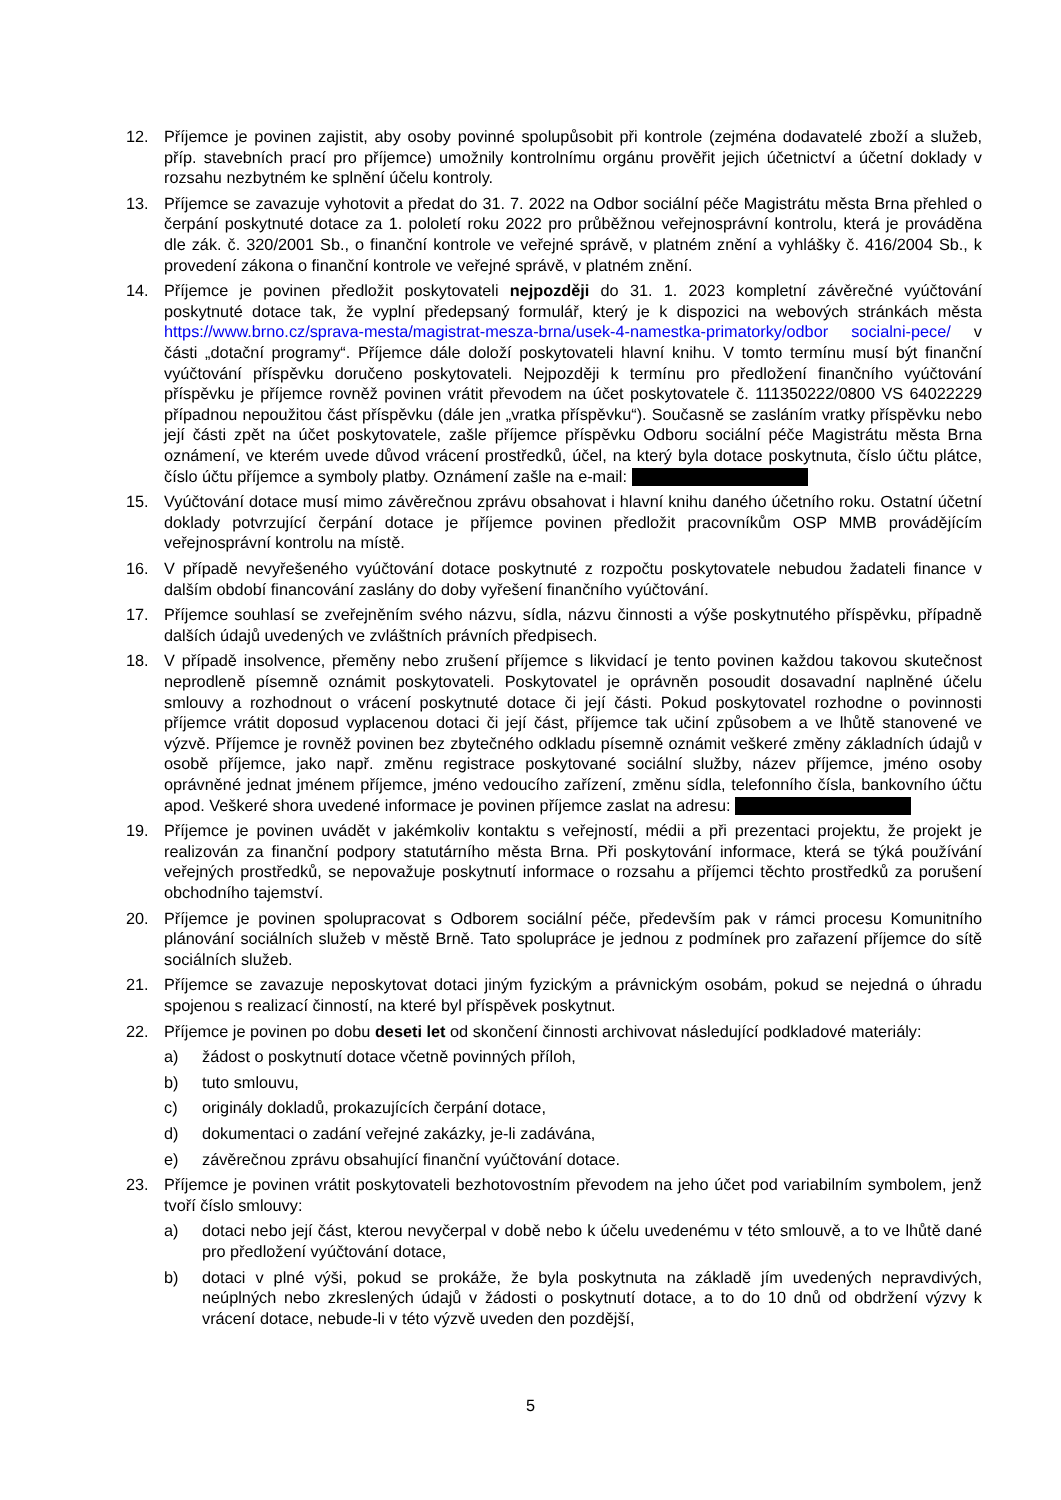12. Příjemce je povinen zajistit, aby osoby povinné spolupůsobit při kontrole (zejména dodavatelé zboží a služeb, příp. stavebních prací pro příjemce) umožnily kontrolnímu orgánu prověřit jejich účetnictví a účetní doklady v rozsahu nezbytném ke splnění účelu kontroly.
13. Příjemce se zavazuje vyhotovit a předat do 31. 7. 2022 na Odbor sociální péče Magistrátu města Brna přehled o čerpání poskytnuté dotace za 1. pololetí roku 2022 pro průběžnou veřejnosprávní kontrolu, která je prováděna dle zák. č. 320/2001 Sb., o finanční kontrole ve veřejné správě, v platném znění a vyhlášky č. 416/2004 Sb., k provedení zákona o finanční kontrole ve veřejné správě, v platném znění.
14. Příjemce je povinen předložit poskytovateli nejpozději do 31. 1. 2023 kompletní závěrečné vyúčtování poskytnuté dotace tak, že vyplní předepsaný formulář, který je k dispozici na webových stránkách města https://www.brno.cz/sprava-mesta/magistrat-mesza-brna/usek-4-namestka-primatorky/odbor socialni-pece/ v části „dotační programy“. Příjemce dále doloží poskytovateli hlavní knihu. V tomto termínu musí být finanční vyúčtování příspěvku doručeno poskytovateli. Nejpozději k termínu pro předložení finančního vyúčtování příspěvku je příjemce rovněž povinen vrátit převodem na účet poskytovatele č. 111350222/0800 VS 64022229 případnou nepoužitou část příspěvku (dále jen „vratka příspěvku“). Současně se zasláním vratky příspěvku nebo její části zpět na účet poskytovatele, zašle příjemce příspěvku Odboru sociální péče Magistrátu města Brna oznámení, ve kterém uvede důvod vrácení prostředků, účel, na který byla dotace poskytnuta, číslo účtu plátce, číslo účtu příjemce a symboly platby. Oznámení zašle na e-mail:
15. Vyúčtování dotace musí mimo závěrečnou zprávu obsahovat i hlavní knihu daného účetního roku. Ostatní účetní doklady potvrzující čerpání dotace je příjemce povinen předložit pracovníkům OSP MMB provádějícím veřejnosprávní kontrolu na místě.
16. V případě nevyřešeného vyúčtování dotace poskytnuté z rozpočtu poskytovatele nebudou žadateli finance v dalším období financování zaslány do doby vyřešení finančního vyúčtování.
17. Příjemce souhlasí se zveřejněním svého názvu, sídla, názvu činnosti a výše poskytnutého příspěvku, případně dalších údajů uvedených ve zvláštních právních předpisech.
18. V případě insolvence, přeměny nebo zrušení příjemce s likvidací je tento povinen každou takovou skutečnost neprodleně písemně oznámit poskytovateli. Poskytovatel je oprávněn posoudit dosavadní naplněné účelu smlouvy a rozhodnout o vrácení poskytnuté dotace či její části. Pokud poskytovatel rozhodne o povinnosti příjemce vrátit doposud vyplacenou dotaci či její část, příjemce tak učiní způsobem a ve lhůtě stanovené ve výzvě. Příjemce je rovněž povinen bez zbytečného odkladu písemně oznámit veškeré změny základních údajů v osobě příjemce, jako např. změnu registrace poskytované sociální služby, název příjemce, jméno osoby oprávněné jednat jménem příjemce, jméno vedoucího zařízení, změnu sídla, telefonního čísla, bankovního účtu apod. Veškeré shora uvedené informace je povinen příjemce zaslat na adresu:
19. Příjemce je povinen uvádět v jakémkoliv kontaktu s veřejností, médii a při prezentaci projektu, že projekt je realizován za finanční podpory statutárního města Brna. Při poskytování informace, která se týká používání veřejných prostředků, se nepovažuje poskytnutí informace o rozsahu a příjemci těchto prostředků za porušení obchodního tajemství.
20. Příjemce je povinen spolupracovat s Odborem sociální péče, především pak v rámci procesu Komunitního plánování sociálních služeb v městě Brně. Tato spolupráce je jednou z podmínek pro zařazení příjemce do sítě sociálních služeb.
21. Příjemce se zavazuje neposkytovat dotaci jiným fyzickým a právnickým osobám, pokud se nejedná o úhradu spojenou s realizací činností, na které byl příspěvek poskytnut.
22. Příjemce je povinen po dobu deseti let od skončení činnosti archivovat následující podkladové materiály:
a) žádost o poskytnutí dotace včetně povinných příloh,
b) tuto smlouvu,
c) originály dokladů, prokazujících čerpání dotace,
d) dokumentaci o zadání veřejné zakázky, je-li zadávána,
e) závěrečnou zprávu obsahující finanční vyúčtování dotace.
23. Příjemce je povinen vrátit poskytovateli bezhotovostním převodem na jeho účet pod variabilním symbolem, jenž tvoří číslo smlouvy:
a) dotaci nebo její část, kterou nevyčerpal v době nebo k účelu uvedenému v této smlouvě, a to ve lhůtě dané pro předložení vyúčtování dotace,
b) dotaci v plné výši, pokud se prokáže, že byla poskytnuta na základě jím uvedených nepravdivých, neúplných nebo zkreslených údajů v žádosti o poskytnutí dotace, a to do 10 dnů od obdržení výzvy k vrácení dotace, nebude-li v této výzvě uveden den pozdější,
5